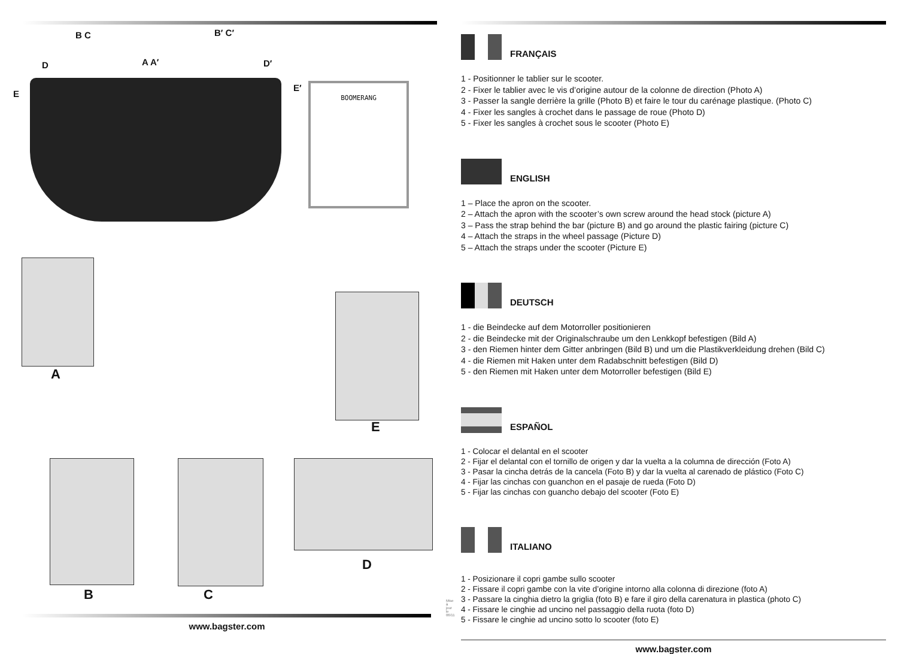B C B′ C′
D A A′ D′
E
E′ BOOMERANG
A
E
B C
D
www.bagster.com
Mise à jour le 06/11
FRANÇAIS
1 - Positionner le tablier sur le scooter.
2 - Fixer le tablier avec le vis d’origine autour de la colonne de direction (Photo A)
3 - Passer la sangle derrière la grille (Photo B) et faire le tour du carénage plastique. (Photo C)
4 - Fixer les sangles à crochet dans le passage de roue (Photo D)
5 - Fixer les sangles à crochet sous le scooter (Photo E)
ENGLISH
1 – Place the apron on the scooter.
2 – Attach the apron with the scooter’s own screw around the head stock (picture A)
3 – Pass the strap behind the bar (picture B) and go around the plastic fairing (picture C)
4 – Attach the straps in the wheel passage (Picture D)
5 – Attach the straps under the scooter (Picture E)
DEUTSCH
1 - die Beindecke auf dem Motorroller positionieren
2 - die Beindecke mit der Originalschraube um den Lenkkopf befestigen (Bild A)
3 - den Riemen hinter dem Gitter anbringen (Bild B) und um die Plastikverkleidung drehen (Bild C)
4 - die Riemen mit Haken unter dem Radabschnitt befestigen (Bild D)
5 - den Riemen mit Haken unter dem Motorroller befestigen (Bild E)
ESPAÑOL
1 - Colocar el delantal en el scooter
2 - Fijar el delantal con el tornillo de origen y dar la vuelta a la columna de dirección (Foto A)
3 - Pasar la cincha detrás de la cancela (Foto B) y dar la vuelta al carenado de plástico (Foto C)
4 - Fijar las cinchas con guanchon en el pasaje de rueda (Foto D)
5 - Fijar las cinchas con guancho debajo del scooter (Foto E)
ITALIANO
1 - Posizionare il copri gambe sullo scooter
2 - Fissare il copri gambe con la vite d’origine intorno alla colonna di direzione (foto A)
3 - Passare la cinghia dietro la griglia (foto B) e fare il giro della carenatura in plastica (photo C)
4 - Fissare le cinghie ad uncino nel passaggio della ruota (foto D)
5 - Fissare le cinghie ad uncino sotto lo scooter (foto E)
www.bagster.com